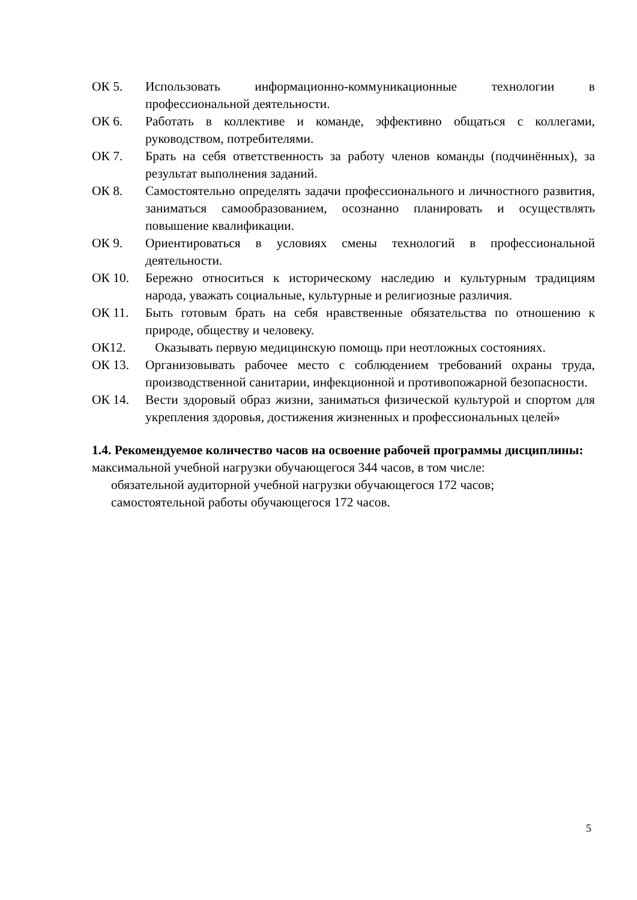ОК 5. Использовать информационно-коммуникационные технологии в профессиональной деятельности.
ОК 6. Работать в коллективе и команде, эффективно общаться с коллегами, руководством, потребителями.
ОК 7. Брать на себя ответственность за работу членов команды (подчинённых), за результат выполнения заданий.
ОК 8. Самостоятельно определять задачи профессионального и личностного развития, заниматься самообразованием, осознанно планировать и осуществлять повышение квалификации.
ОК 9. Ориентироваться в условиях смены технологий в профессиональной деятельности.
ОК 10. Бережно относиться к историческому наследию и культурным традициям народа, уважать социальные, культурные и религиозные различия.
ОК 11. Быть готовым брать на себя нравственные обязательства по отношению к природе, обществу и человеку.
ОК12. Оказывать первую медицинскую помощь при неотложных состояниях.
ОК 13. Организовывать рабочее место с соблюдением требований охраны труда, производственной санитарии, инфекционной и противопожарной безопасности.
ОК 14. Вести здоровый образ жизни, заниматься физической культурой и спортом для укрепления здоровья, достижения жизненных и профессиональных целей»
1.4. Рекомендуемое количество часов на освоение рабочей программы дисциплины:
максимальной учебной нагрузки обучающегося 344 часов, в том числе:
обязательной аудиторной учебной нагрузки обучающегося 172 часов;
самостоятельной работы обучающегося 172 часов.
5